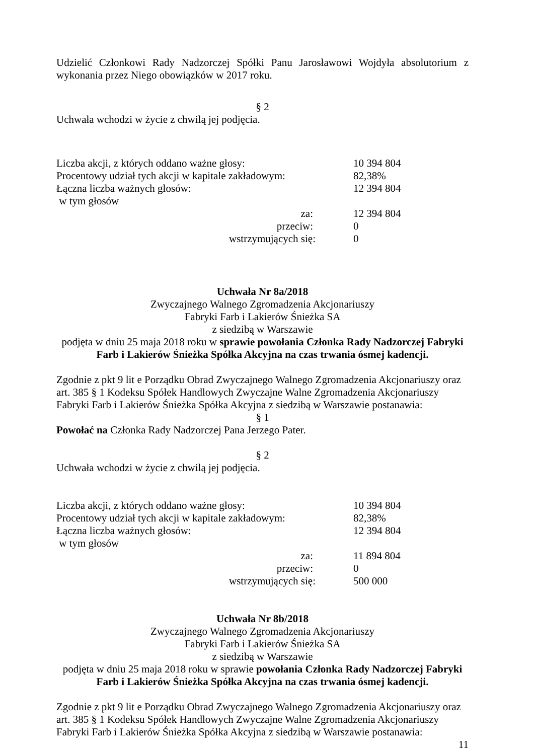Udzielić Członkowi Rady Nadzorczej Spółki Panu Jarosławowi Wojdyła absolutorium z wykonania przez Niego obowiązków w 2017 roku.
§ 2
Uchwała wchodzi w życie z chwilą jej podjęcia.
| Liczba akcji, z których oddano ważne głosy: | 10 394 804 |
| Procentowy udział tych akcji w kapitale zakładowym: | 82,38% |
| Łączna liczba ważnych głosów: | 12 394 804 |
| w tym głosów | |
| za: | 12 394 804 |
| przeciw: | 0 |
| wstrzymujących się: | 0 |
Uchwała Nr 8a/2018
Zwyczajnego Walnego Zgromadzenia Akcjonariuszy
Fabryki Farb i Lakierów Śnieżka SA
z siedzibą w Warszawie
podjęta w dniu 25 maja 2018 roku w sprawie powołania Członka Rady Nadzorczej Fabryki Farb i Lakierów Śnieżka Spółka Akcyjna na czas trwania ósmej kadencji.
Zgodnie z pkt 9 lit e Porządku Obrad Zwyczajnego Walnego Zgromadzenia Akcjonariuszy oraz art. 385 § 1 Kodeksu Spółek Handlowych Zwyczajne Walne Zgromadzenia Akcjonariuszy Fabryki Farb i Lakierów Śnieżka Spółka Akcyjna z siedzibą w Warszawie postanawia:
§ 1
Powołać na Członka Rady Nadzorczej Pana Jerzego Pater.
§ 2
Uchwała wchodzi w życie z chwilą jej podjęcia.
| Liczba akcji, z których oddano ważne głosy: | 10 394 804 |
| Procentowy udział tych akcji w kapitale zakładowym: | 82,38% |
| Łączna liczba ważnych głosów: | 12 394 804 |
| w tym głosów | |
| za: | 11 894 804 |
| przeciw: | 0 |
| wstrzymujących się: | 500 000 |
Uchwała Nr 8b/2018
Zwyczajnego Walnego Zgromadzenia Akcjonariuszy
Fabryki Farb i Lakierów Śnieżka SA
z siedzibą w Warszawie
podjęta w dniu 25 maja 2018 roku w sprawie powołania Członka Rady Nadzorczej Fabryki Farb i Lakierów Śnieżka Spółka Akcyjna na czas trwania ósmej kadencji.
Zgodnie z pkt 9 lit e Porządku Obrad Zwyczajnego Walnego Zgromadzenia Akcjonariuszy oraz art. 385 § 1 Kodeksu Spółek Handlowych Zwyczajne Walne Zgromadzenia Akcjonariuszy Fabryki Farb i Lakierów Śnieżka Spółka Akcyjna z siedzibą w Warszawie postanawia:
11